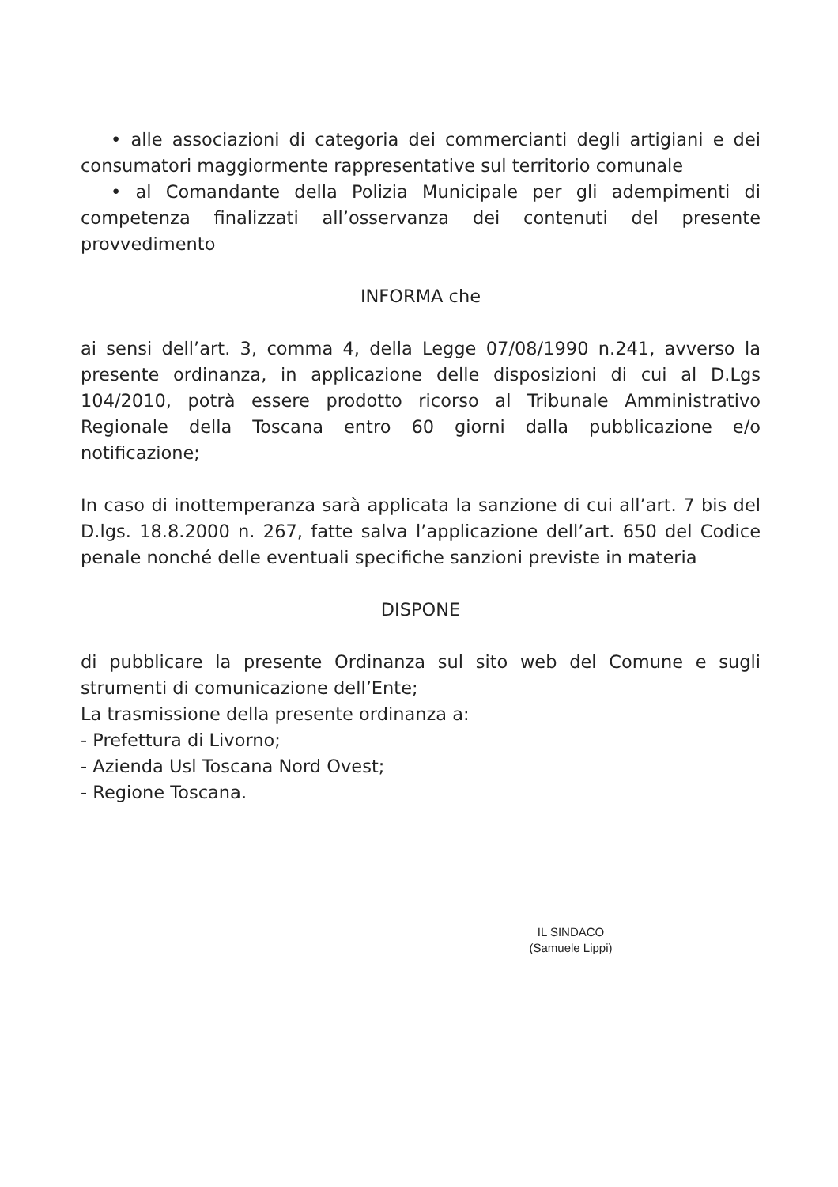• alle associazioni di categoria dei commercianti degli artigiani e dei consumatori maggiormente rappresentative sul territorio comunale
• al Comandante della Polizia Municipale per gli adempimenti di competenza finalizzati all’osservanza dei contenuti del presente provvedimento
INFORMA che
ai sensi dell’art. 3, comma 4, della Legge 07/08/1990 n.241, avverso la presente ordinanza, in applicazione delle disposizioni di cui al D.Lgs 104/2010, potrà essere prodotto ricorso al Tribunale Amministrativo Regionale della Toscana entro 60 giorni dalla pubblicazione e/o notificazione;
In caso di inottemperanza sarà applicata la sanzione di cui all’art. 7 bis del D.lgs. 18.8.2000 n. 267, fatte salva l’applicazione dell’art. 650 del Codice penale nonché delle eventuali specifiche sanzioni previste in materia
DISPONE
di pubblicare la presente Ordinanza sul sito web del Comune e sugli strumenti di comunicazione dell’Ente;
La trasmissione della presente ordinanza a:
- Prefettura di Livorno;
- Azienda Usl Toscana Nord Ovest;
- Regione Toscana.
IL SINDACO
(Samuele Lippi)